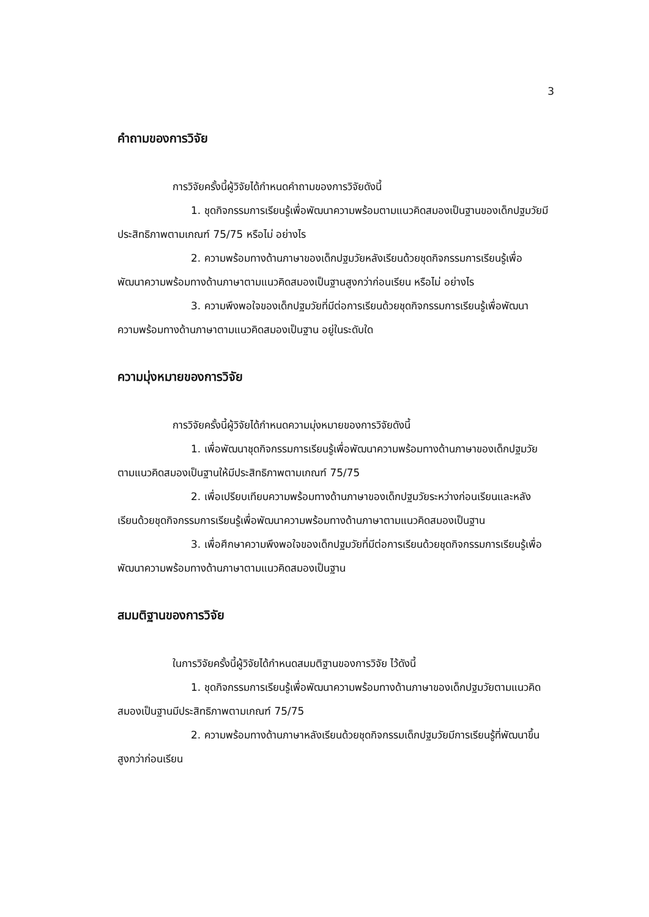3
คำถามของการวิจัย
การวิจัยครั้งนี้ผู้วิจัยได้กำหนดคำถามของการวิจัยดังนี้
1. ชุดกิจกรรมการเรียนรู้เพื่อพัฒนาความพร้อมตามแนวคิดสมองเป็นฐานของเด็กปฐมวัยมีประสิทธิภาพตามเกณฑ์ 75/75 หรือไม่ อย่างไร
2. ความพร้อมทางด้านภาษาของเด็กปฐมวัยหลังเรียนด้วยชุดกิจกรรมการเรียนรู้เพื่อพัฒนาความพร้อมทางด้านภาษาตามแนวคิดสมองเป็นฐานสูงกว่าก่อนเรียน หรือไม่ อย่างไร
3. ความพึงพอใจของเด็กปฐมวัยที่มีต่อการเรียนด้วยชุดกิจกรรมการเรียนรู้เพื่อพัฒนาความพร้อมทางด้านภาษาตามแนวคิดสมองเป็นฐาน อยู่ในระดับใด
ความมุ่งหมายของการวิจัย
การวิจัยครั้งนี้ผู้วิจัยได้กำหนดความมุ่งหมายของการวิจัยดังนี้
1. เพื่อพัฒนาชุดกิจกรรมการเรียนรู้เพื่อพัฒนาความพร้อมทางด้านภาษาของเด็กปฐมวัยตามแนวคิดสมองเป็นฐานให้มีประสิทธิภาพตามเกณฑ์ 75/75
2. เพื่อเปรียบเทียบความพร้อมทางด้านภาษาของเด็กปฐมวัยระหว่างก่อนเรียนและหลังเรียนด้วยชุดกิจกรรมการเรียนรู้เพื่อพัฒนาความพร้อมทางด้านภาษาตามแนวคิดสมองเป็นฐาน
3. เพื่อศึกษาความพึงพอใจของเด็กปฐมวัยที่มีต่อการเรียนด้วยชุดกิจกรรมการเรียนรู้เพื่อพัฒนาความพร้อมทางด้านภาษาตามแนวคิดสมองเป็นฐาน
สมมติฐานของการวิจัย
ในการวิจัยครั้งนี้ผู้วิจัยได้กำหนดสมมติฐานของการวิจัย ไว้ดังนี้
1. ชุดกิจกรรมการเรียนรู้เพื่อพัฒนาความพร้อมทางด้านภาษาของเด็กปฐมวัยตามแนวคิดสมองเป็นฐานมีประสิทธิภาพตามเกณฑ์ 75/75
2. ความพร้อมทางด้านภาษาหลังเรียนด้วยชุดกิจกรรมเด็กปฐมวัยมีการเรียนรู้ที่พัฒนาขึ้นสูงกว่าก่อนเรียน